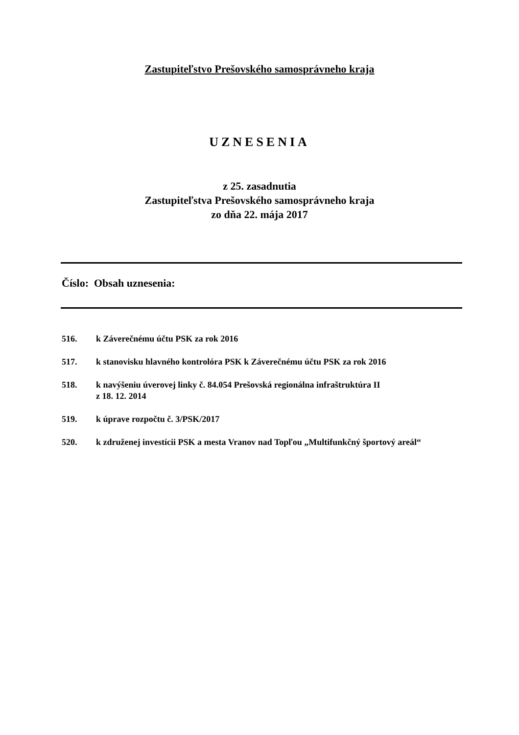Zastupiteľstvo Prešovského samosprávneho kraja
UZNESENIA
z 25. zasadnutia
Zastupiteľstva Prešovského samosprávneho kraja
zo dňa 22. mája 2017
Číslo: Obsah uznesenia:
516. k Záverečnému účtu PSK za rok 2016
517. k stanovisku hlavného kontrolóra PSK k Záverečnému účtu PSK za rok 2016
518. k navýšeniu úverovej linky č. 84.054 Prešovská regionálna infraštruktúra II
z 18. 12. 2014
519. k úprave rozpočtu č. 3/PSK/2017
520. k združenej investícii PSK a mesta Vranov nad Topľou „Multifunkčný športový areál“